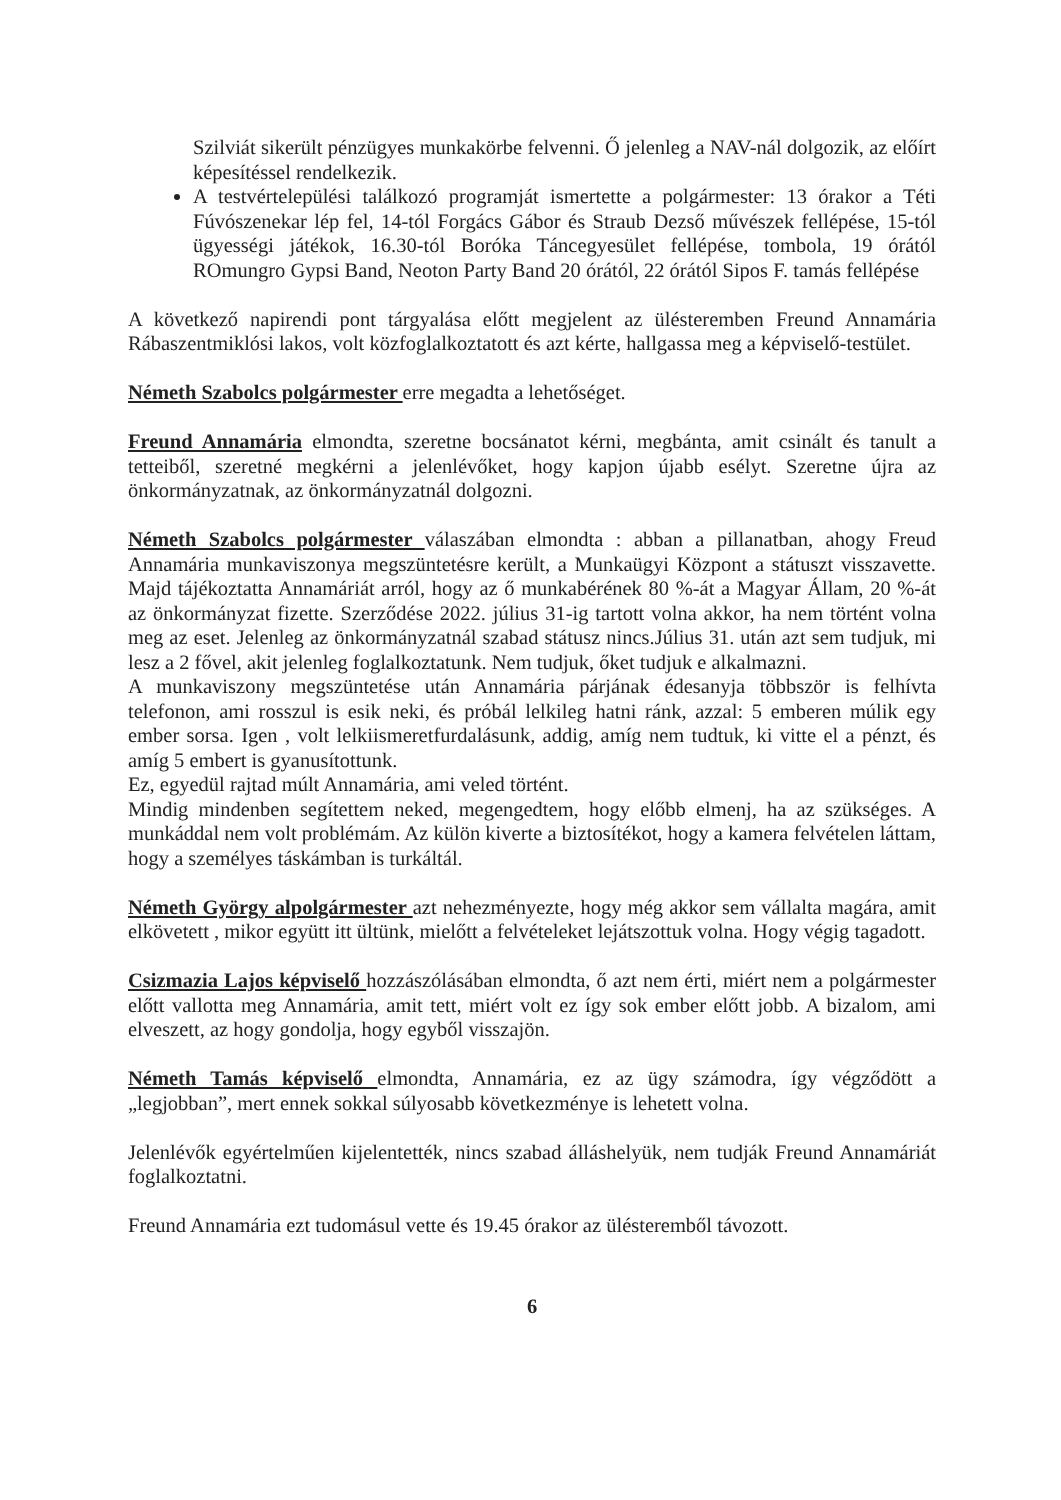Szilviát sikerült pénzügyes munkakörbe felvenni. Ő jelenleg a NAV-nál dolgozik, az előírt képesítéssel rendelkezik.
A testvértelepülési találkozó programját ismertette a polgármester: 13 órakor a Téti Fúvószenekar lép fel, 14-tól Forgács Gábor és Straub Dezső művészek fellépése, 15-tól ügyességi játékok, 16.30-tól Boróka Táncegyesület fellépése, tombola, 19 órától ROmungro Gypsi Band, Neoton Party Band 20 órától, 22 órától Sipos F. tamás fellépése
A következő napirendi pont tárgyalása előtt megjelent az ülésteremben Freund Annamária Rábaszentmiklósi lakos, volt közfoglalkoztatott és azt kérte, hallgassa meg a képviselő-testület.
Németh Szabolcs polgármester erre megadta a lehetőséget.
Freund Annamária elmondta, szeretne bocsánatot kérni, megbánta, amit csinált és tanult a tetteiből, szeretné megkérni a jelenlévőket, hogy kapjon újabb esélyt. Szeretne újra az önkormányzatnak, az önkormányzatnál dolgozni.
Németh Szabolcs polgármester válaszában elmondta : abban a pillanatban, ahogy Freud Annamária munkaviszonya megszüntetésre került, a Munkaügyi Központ a státuszt visszavette. Majd tájékoztatta Annamáriát arról, hogy az ő munkabérének 80 %-át a Magyar Állam, 20 %-át az önkormányzat fizette. Szerződése 2022. július 31-ig tartott volna akkor, ha nem történt volna meg az eset. Jelenleg az önkormányzatnál szabad státusz nincs.Július 31. után azt sem tudjuk, mi lesz a 2 fővel, akit jelenleg foglalkoztatunk. Nem tudjuk, őket tudjuk e alkalmazni.
A munkaviszony megszüntetése után Annamária párjának édesanyja többször is felhívta telefonon, ami rosszul is esik neki, és próbál lelkileg hatni ránk, azzal: 5 emberen múlik egy ember sorsa. Igen , volt lelkiismeretfurdalásunk, addig, amíg nem tudtuk, ki vitte el a pénzt, és amíg 5 embert is gyanusítottunk.
Ez, egyedül rajtad múlt Annamária, ami veled történt.
Mindig mindenben segítettem neked, megengedtem, hogy előbb elmenj, ha az szükséges. A munkáddal nem volt problémám. Az külön kiverte a biztosítékot, hogy a kamera felvételen láttam, hogy a személyes táskámban is turkáltál.
Németh György alpolgármester azt nehezményezte, hogy még akkor sem vállalta magára, amit elkövetett , mikor együtt itt ültünk, mielőtt a felvételeket lejátszottuk volna. Hogy végig tagadott.
Csizmazia Lajos képviselő hozzászólásában elmondta, ő azt nem érti, miért nem a polgármester előtt vallotta meg Annamária, amit tett, miért volt ez így sok ember előtt jobb. A bizalom, ami elveszett, az hogy gondolja, hogy egyből visszajön.
Németh Tamás képviselő elmondta, Annamária, ez az ügy számodra, így végződött a „legjobban”, mert ennek sokkal súlyosabb következménye is lehetett volna.
Jelenlévők egyértelműen kijelentették, nincs szabad álláshelyük, nem tudják Freund Annamáriát foglalkoztatni.
Freund Annamária ezt tudomásul vette és 19.45 órakor az ülésteremből távozott.
6